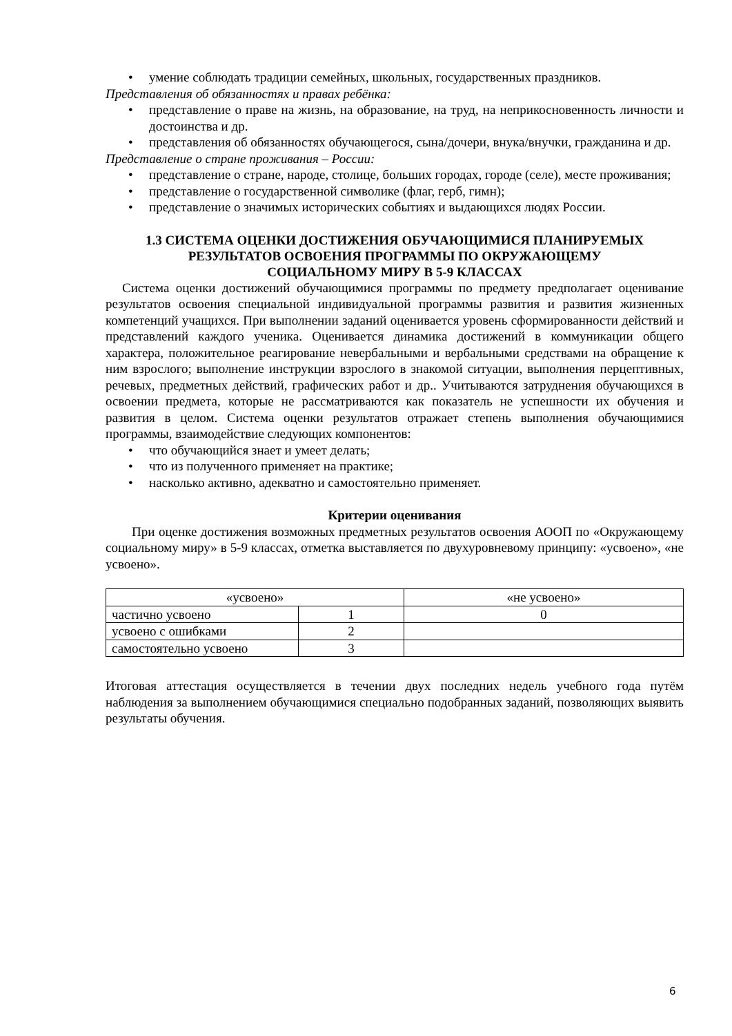• умение соблюдать традиции семейных, школьных, государственных праздников.
Представления об обязанностях и правах ребёнка:
• представление о праве на жизнь, на образование, на труд, на неприкосновенность личности и достоинства и др.
• представления об обязанностях обучающегося, сына/дочери, внука/внучки, гражданина и др.
Представление о стране проживания – России:
• представление о стране, народе, столице, больших городах, городе (селе), месте проживания;
• представление о государственной символике (флаг, герб, гимн);
• представление о значимых исторических событиях и выдающихся людях России.
1.3 СИСТЕМА ОЦЕНКИ ДОСТИЖЕНИЯ ОБУЧАЮЩИМИСЯ ПЛАНИРУЕМЫХ
РЕЗУЛЬТАТОВ ОСВОЕНИЯ ПРОГРАММЫ ПО ОКРУЖАЮЩЕМУ
СОЦИАЛЬНОМУ МИРУ В 5-9 КЛАССАХ
Система оценки достижений обучающимися программы по предмету предполагает оценивание результатов освоения специальной индивидуальной программы развития и развития жизненных компетенций учащихся. При выполнении заданий оценивается уровень сформированности действий и представлений каждого ученика. Оценивается динамика достижений в коммуникации общего характера, положительное реагирование невербальными и вербальными средствами на обращение к ним взрослого; выполнение инструкции взрослого в знакомой ситуации, выполнения перцептивных, речевых, предметных действий, графических работ и др.. Учитываются затруднения обучающихся в освоении предмета, которые не рассматриваются как показатель не успешности их обучения и развития в целом. Система оценки результатов отражает степень выполнения обучающимися программы, взаимодействие следующих компонентов:
• что обучающийся знает и умеет делать;
• что из полученного применяет на практике;
• насколько активно, адекватно и самостоятельно применяет.
Критерии оценивания
При оценке достижения возможных предметных результатов освоения АООП по «Окружающему социальному миру» в 5-9 классах, отметка выставляется по двухуровневому принципу: «усвоено», «не усвоено».
| «усвоено» | | «не усвоено» |
| частично усвоено | 1 | 0 |
| усвоено с ошибками | 2 | |
| самостоятельно усвоено | 3 | |
Итоговая аттестация осуществляется в течении двух последних недель учебного года путём наблюдения за выполнением обучающимися специально подобранных заданий, позволяющих выявить результаты обучения.
6